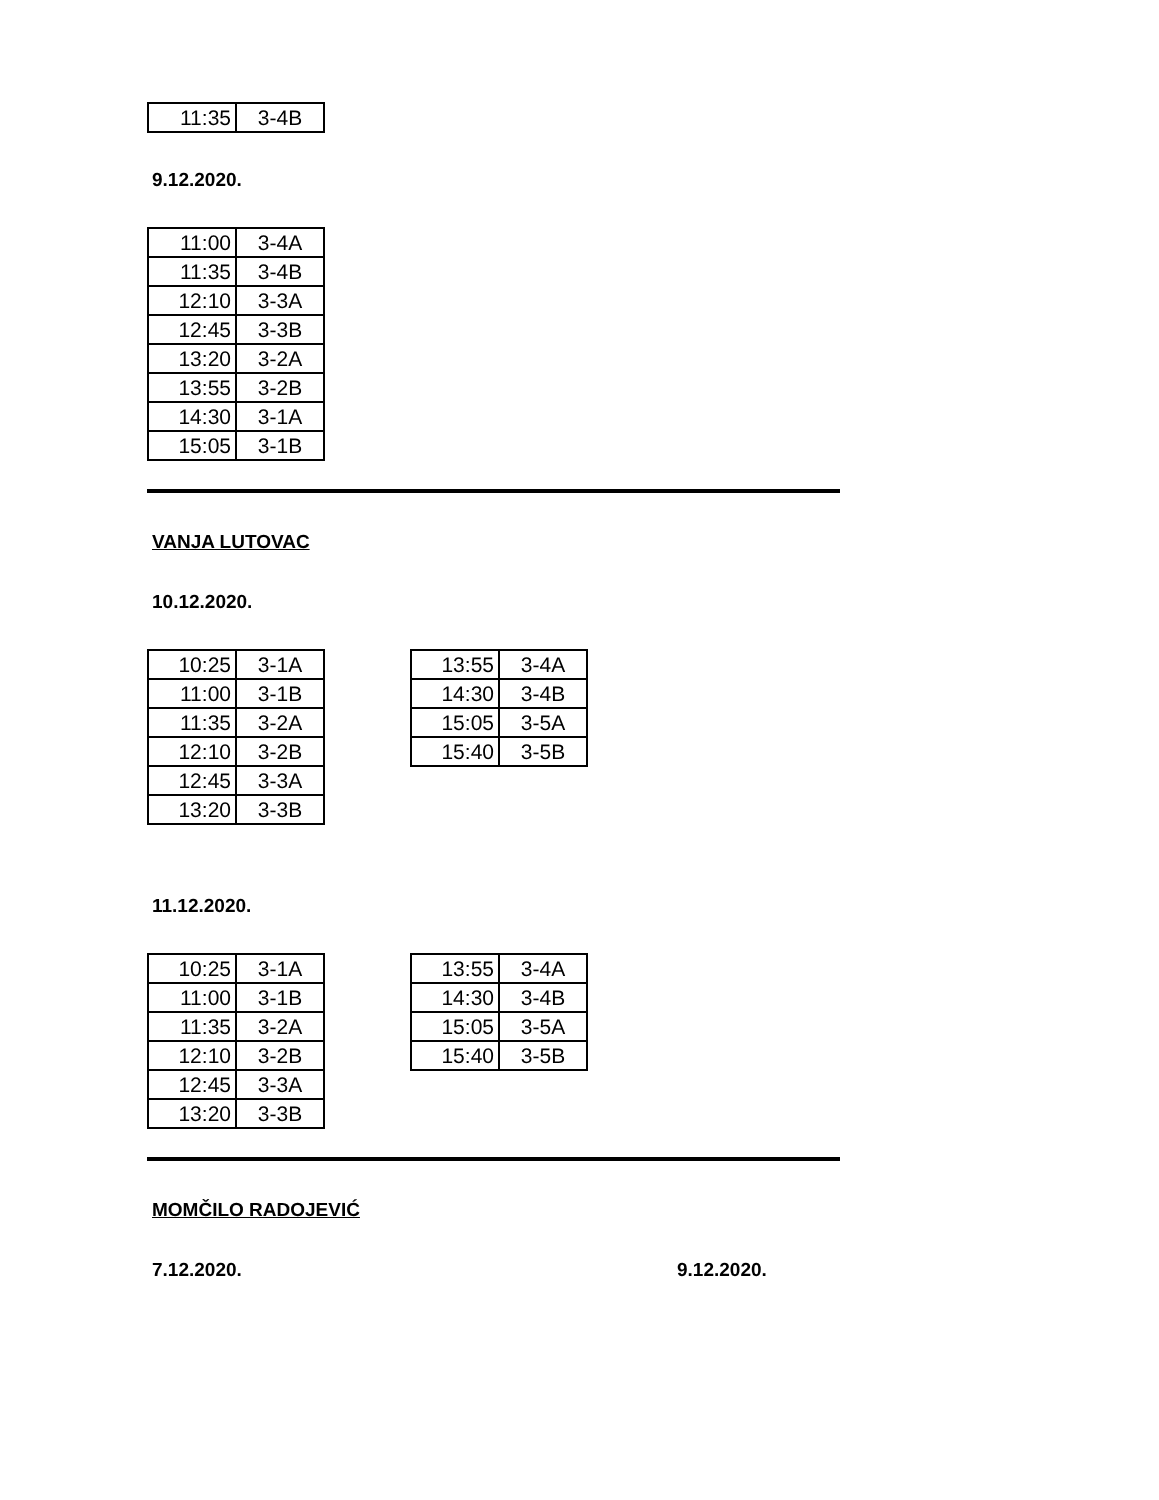| 11:35 | 3-4B |
9.12.2020.
| 11:00 | 3-4A |
| 11:35 | 3-4B |
| 12:10 | 3-3A |
| 12:45 | 3-3B |
| 13:20 | 3-2A |
| 13:55 | 3-2B |
| 14:30 | 3-1A |
| 15:05 | 3-1B |
VANJA LUTOVAC
10.12.2020.
| 10:25 | 3-1A |
| 11:00 | 3-1B |
| 11:35 | 3-2A |
| 12:10 | 3-2B |
| 12:45 | 3-3A |
| 13:20 | 3-3B |
| 13:55 | 3-4A |
| 14:30 | 3-4B |
| 15:05 | 3-5A |
| 15:40 | 3-5B |
11.12.2020.
| 10:25 | 3-1A |
| 11:00 | 3-1B |
| 11:35 | 3-2A |
| 12:10 | 3-2B |
| 12:45 | 3-3A |
| 13:20 | 3-3B |
| 13:55 | 3-4A |
| 14:30 | 3-4B |
| 15:05 | 3-5A |
| 15:40 | 3-5B |
MOMČILO RADOJEVIĆ
7.12.2020. 9.12.2020.